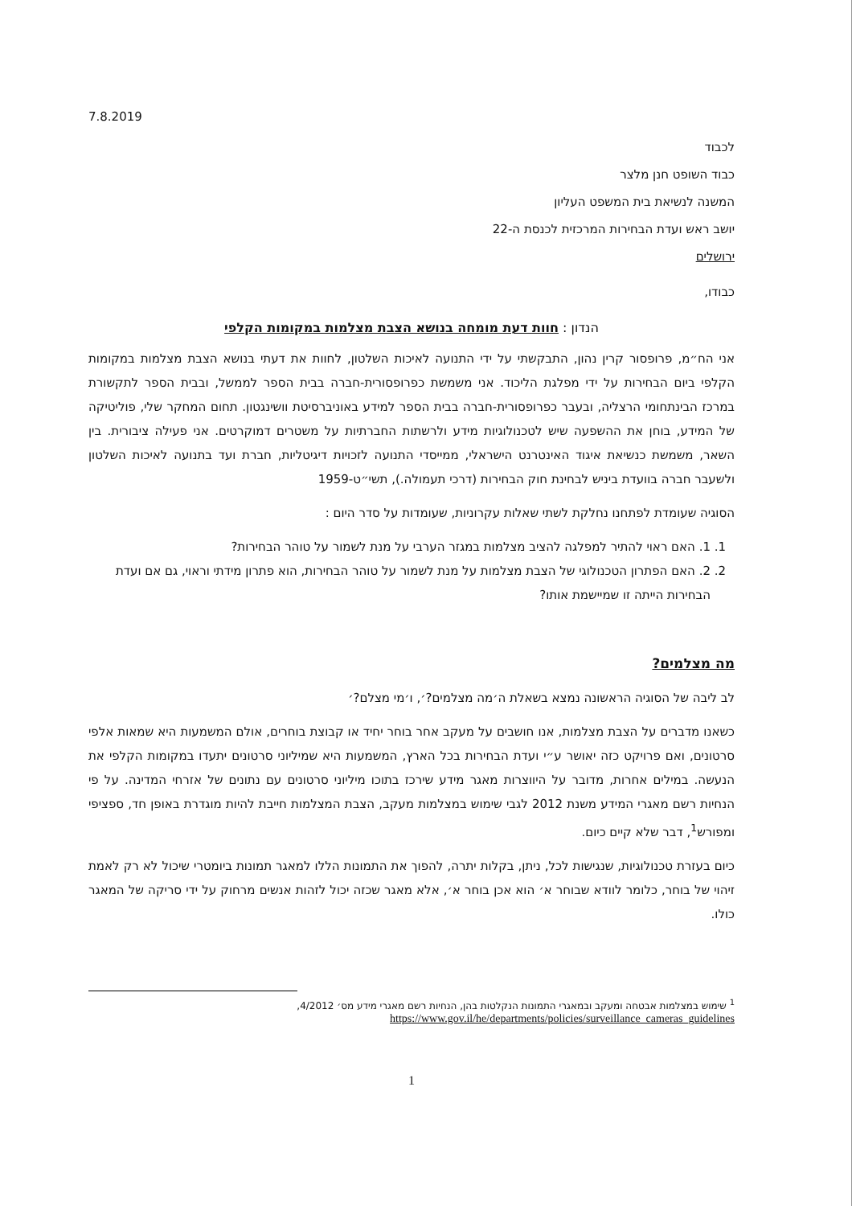7.8.2019
לכבוד
כבוד השופט חנן מלצר
המשנה לנשיאת בית המשפט העליון
יושב ראש ועדת הבחירות המרכזית לכנסת ה-22
ירושלים
כבודו,
הנדון : חוות דעת מומחה בנושא הצבת מצלמות במקומות הקלפי
אני הח״מ, פרופסור קרין נהון, התבקשתי על ידי התנועה לאיכות השלטון, לחוות את דעתי בנושא הצבת מצלמות במקומות הקלפי ביום הבחירות על ידי מפלגת הליכוד. אני משמשת כפרופסורית-חברה בבית הספר לממשל, ובבית הספר לתקשורת במרכז הבינתחומי הרצליה, ובעבר כפרופסורית-חברה בבית הספר למידע באוניברסיטת וושינגטון. תחום המחקר שלי, פוליטיקה של המידע, בוחן את ההשפעה שיש לטכנולוגיות מידע ולרשתות החברתיות על משטרים דמוקרטים. אני פעילה ציבורית. בין השאר, משמשת כנשיאת איגוד האינטרנט הישראלי, ממייסדי התנועה לזכויות דיגיטליות, חברת ועד בתנועה לאיכות השלטון ולשעבר חברה בוועדת ביניש לבחינת חוק הבחירות (דרכי תעמולה.), תשי״ט-1959
הסוגיה שעומדת לפתחנו נחלקת לשתי שאלות עקרוניות, שעומדות על סדר היום :
1. 1. האם ראוי להתיר למפלגה להציב מצלמות במגזר הערבי על מנת לשמור על טוהר הבחירות?
2. 2. האם הפתרון הטכנולוגי של הצבת מצלמות על מנת לשמור על טוהר הבחירות, הוא פתרון מידתי וראוי, גם אם ועדת הבחירות הייתה זו שמיישמת אותו?
מה מצלמים?
לב ליבה של הסוגיה הראשונה נמצא בשאלת ה׳מה מצלמים?׳, ו׳מי מצלם?׳
כשאנו מדברים על הצבת מצלמות, אנו חושבים על מעקב אחר בוחר יחיד או קבוצת בוחרים, אולם המשמעות היא שמאות אלפי סרטונים, ואם פרויקט כזה יאושר ע״י ועדת הבחירות בכל הארץ, המשמעות היא שמיליוני סרטונים יתעדו במקומות הקלפי את הנעשה. במילים אחרות, מדובר על היווצרות מאגר מידע שירכז בתוכו מיליוני סרטונים עם נתונים של אזרחי המדינה. על פי הנחיות רשם מאגרי המידע משנת 2012 לגבי שימוש במצלמות מעקב, הצבת המצלמות חייבת להיות מוגדרת באופן חד, ספציפי ומפורש<sup>1</sup>, דבר שלא קיים כיום.
כיום בעזרת טכנולוגיות, שנגישות לכל, ניתן, בקלות יתרה, להפוך את התמונות הללו למאגר תמונות ביומטרי שיכול לא רק לאמת זיהוי של בוחר, כלומר לוודא שבוחר א׳ הוא אכן בוחר א׳, אלא מאגר שכזה יכול לזהות אנשים מרחוק על ידי סריקה של המאגר כולו.
<sup>1</sup> שימוש במצלמות אבטחה ומעקב ובמאגרי התמונות הנקלטות בהן, הנחיות רשם מאגרי מידע מס׳ 4/2012,
https://www.gov.il/he/departments/policies/surveillance_cameras_guidelines
1